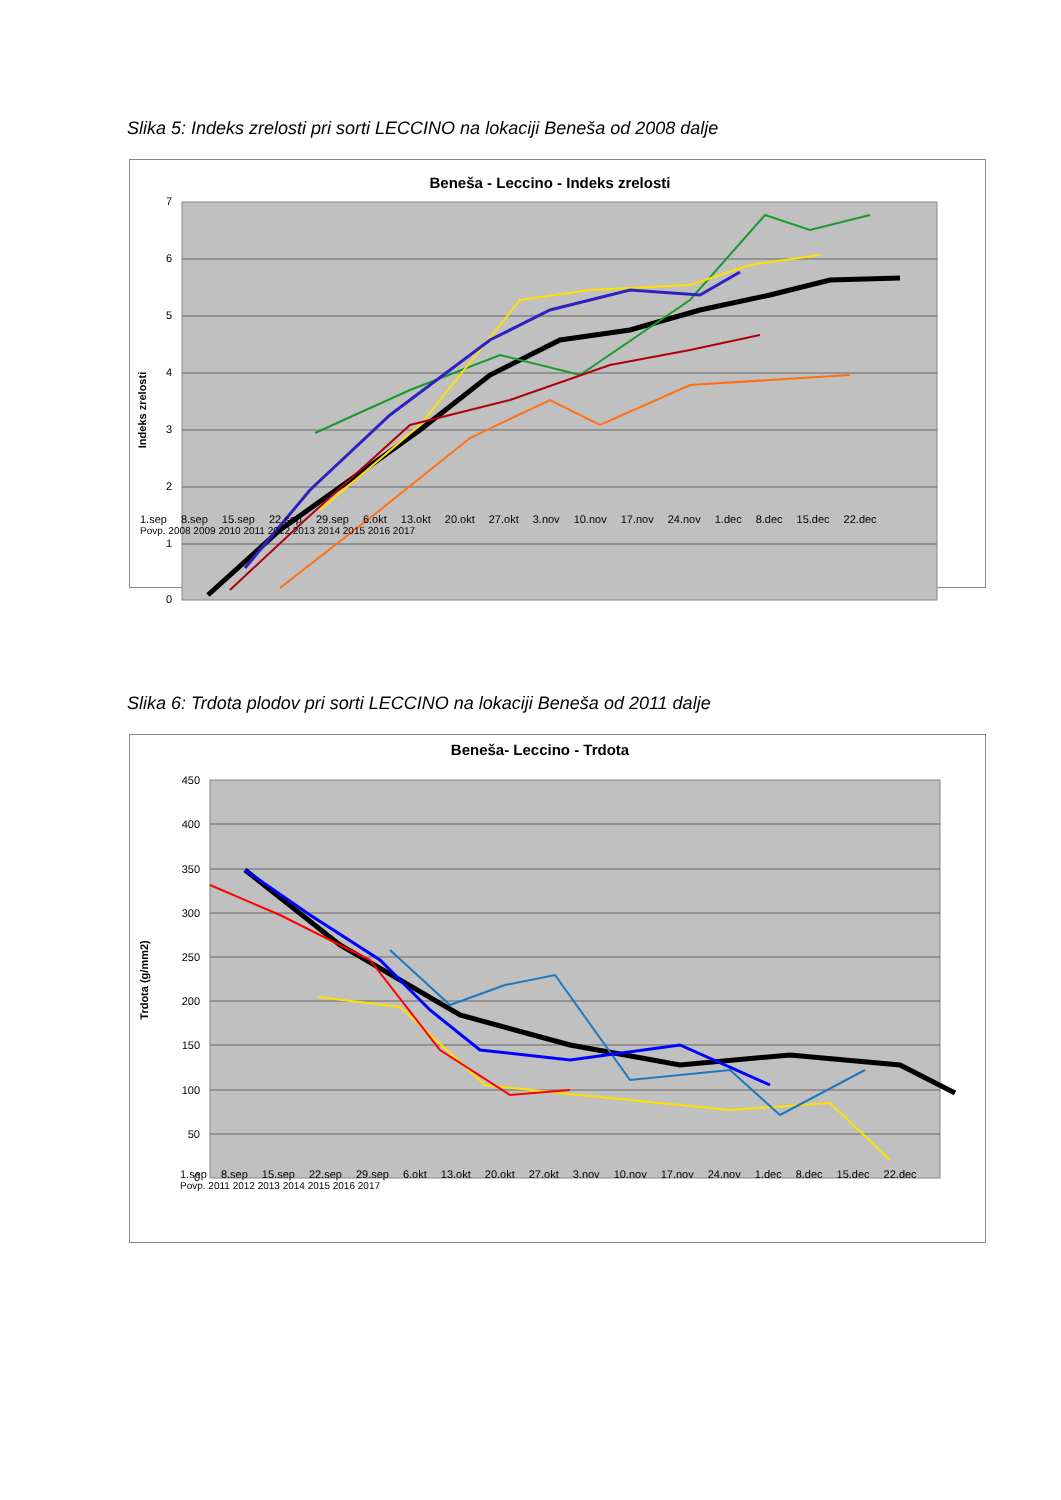Slika 5: Indeks zrelosti pri sorti LECCINO na lokaciji Beneša od 2008 dalje
Beneša - Leccino - Indeks zrelosti
7
6
5
4
3
2
1
0
Indeks zrelosti
1.sep 8.sep 15.sep 22.sep 29.sep 6.okt 13.okt 20.okt 27.okt 3.nov 10.nov 17.nov 24.nov 1.dec 8.dec 15.dec 22.dec
Povp. 2008 2009 2010 2011 2012 2013 2014 2015 2016 2017
Slika 6: Trdota plodov pri sorti LECCINO na lokaciji Beneša od 2011 dalje
Beneša- Leccino - Trdota
450
400
350
300
250
200
150
100
50
0
Trdota (g/mm2)
1.sep 8.sep 15.sep 22.sep 29.sep 6.okt 13.okt 20.okt 27.okt 3.nov 10.nov 17.nov 24.nov 1.dec 8.dec 15.dec 22.dec
Povp. 2011 2012 2013 2014 2015 2016 2017